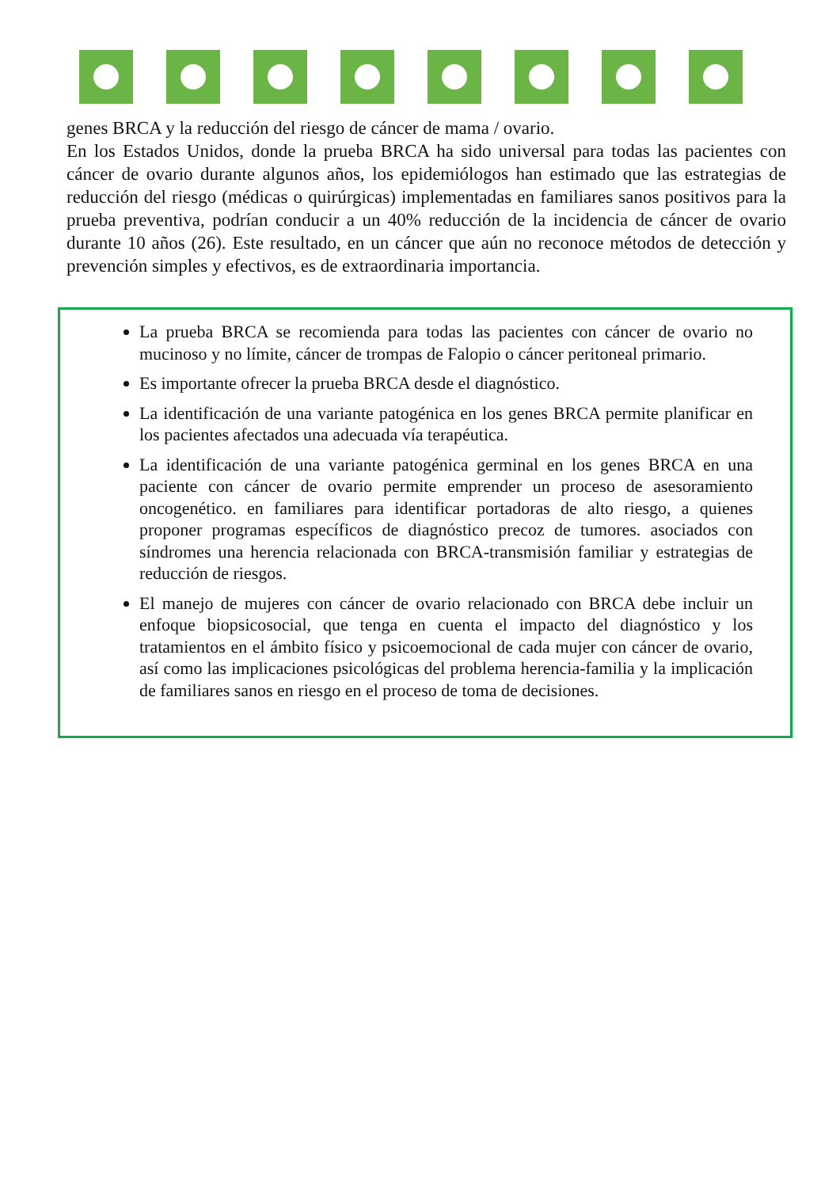genes BRCA y la reducción del riesgo de cáncer de mama / ovario.
En los Estados Unidos, donde la prueba BRCA ha sido universal para todas las pacientes con cáncer de ovario durante algunos años, los epidemiólogos han estimado que las estrategias de reducción del riesgo (médicas o quirúrgicas) implementadas en familiares sanos positivos para la prueba preventiva, podrían conducir a un 40% reducción de la incidencia de cáncer de ovario durante 10 años (26). Este resultado, en un cáncer que aún no reconoce métodos de detección y prevención simples y efectivos, es de extraordinaria importancia.
La prueba BRCA se recomienda para todas las pacientes con cáncer de ovario no mucinoso y no límite, cáncer de trompas de Falopio o cáncer peritoneal primario.
Es importante ofrecer la prueba BRCA desde el diagnóstico.
La identificación de una variante patogénica en los genes BRCA permite planificar en los pacientes afectados una adecuada vía terapéutica.
La identificación de una variante patogénica germinal en los genes BRCA en una paciente con cáncer de ovario permite emprender un proceso de asesoramiento oncogenético. en familiares para identificar portadoras de alto riesgo, a quienes proponer programas específicos de diagnóstico precoz de tumores. asociados con síndromes una herencia relacionada con BRCA-transmisión familiar y estrategias de reducción de riesgos.
El manejo de mujeres con cáncer de ovario relacionado con BRCA debe incluir un enfoque biopsicosocial, que tenga en cuenta el impacto del diagnóstico y los tratamientos en el ámbito físico y psicoemocional de cada mujer con cáncer de ovario, así como las implicaciones psicológicas del problema herencia-familia y la implicación de familiares sanos en riesgo en el proceso de toma de decisiones.